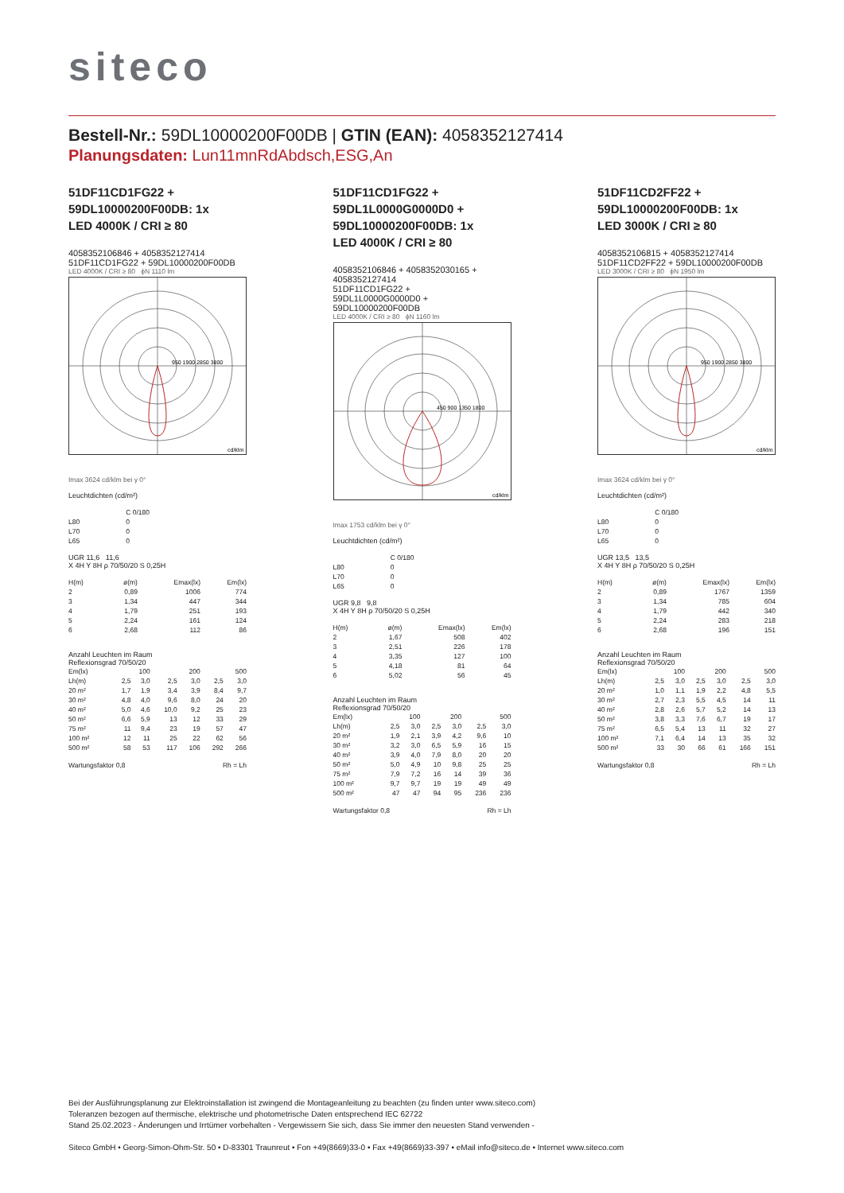siteco
Bestell-Nr.: 59DL10000200F00DB | GTIN (EAN): 4058352127414
Planungsdaten: Lun11mnRdAbdsch,ESG,An
51DF11CD1FG22 +
59DL10000200F00DB: 1x
LED 4000K / CRI ≥ 80
4058352106846 + 4058352127414
51DF11CD1FG22 + 59DL10000200F00DB
LED 4000K / CRI ≥ 80 ϕN 1110 lm
950 1900 2850 3800
cd/klm
Imax 3624 cd/klm bei γ 0°
Leuchtdichten (cd/m²)
| | C 0/180 |
| --- | --- |
| L80 | 0 |
| L70 | 0 |
| L65 | 0 |
UGR 11,6 11,6
X 4H Y 8H ρ 70/50/20 S 0,25H
| H(m) | ø(m) | Emax(lx) | Em(lx) |
| --- | --- | --- | --- |
| 2 | 0,89 | 1006 | 774 |
| 3 | 1,34 | 447 | 344 |
| 4 | 1,79 | 251 | 193 |
| 5 | 2,24 | 161 | 124 |
| 6 | 2,68 | 112 | 86 |
Anzahl Leuchten im Raum
Reflexionsgrad 70/50/20
| Em(lx) | 100 | | 200 | | 500 | |
| Lh(m) | 2,5 | 3,0 | 2,5 | 3,0 | 2,5 | 3,0 |
| 20 m² | 1,7 | 1,9 | 3,4 | 3,9 | 8,4 | 9,7 |
| 30 m² | 4,8 | 4,0 | 9,6 | 8,0 | 24 | 20 |
| 40 m² | 5,0 | 4,6 | 10,0 | 9,2 | 25 | 23 |
| 50 m² | 6,6 | 5,9 | 13 | 12 | 33 | 29 |
| 75 m² | 11 | 9,4 | 23 | 19 | 57 | 47 |
| 100 m² | 12 | 11 | 25 | 22 | 62 | 56 |
| 500 m² | 58 | 53 | 117 | 106 | 292 | 266 |
| Wartungsfaktor 0,8 | Rh = Lh |
51DF11CD1FG22 +
59DL1L0000G0000D0 +
59DL10000200F00DB: 1x
LED 4000K / CRI ≥ 80
4058352106846 + 4058352030165 + 4058352127414
51DF11CD1FG22 +
59DL1L0000G0000D0 +
59DL10000200F00DB
LED 4000K / CRI ≥ 80 ϕN 1160 lm
450 900 1350 1800
cd/klm
Imax 1753 cd/klm bei γ 0°
Leuchtdichten (cd/m²)
| | C 0/180 |
| --- | --- |
| L80 | 0 |
| L70 | 0 |
| L65 | 0 |
UGR 9,8 9,8
X 4H Y 8H ρ 70/50/20 S 0,25H
| H(m) | ø(m) | Emax(lx) | Em(lx) |
| --- | --- | --- | --- |
| 2 | 1,67 | 508 | 402 |
| 3 | 2,51 | 226 | 178 |
| 4 | 3,35 | 127 | 100 |
| 5 | 4,18 | 81 | 64 |
| 6 | 5,02 | 56 | 45 |
Anzahl Leuchten im Raum
Reflexionsgrad 70/50/20
| Em(lx) | 100 | | 200 | | 500 | |
| Lh(m) | 2,5 | 3,0 | 2,5 | 3,0 | 2,5 | 3,0 |
| 20 m² | 1,9 | 2,1 | 3,9 | 4,2 | 9,6 | 10 |
| 30 m² | 3,2 | 3,0 | 6,5 | 5,9 | 16 | 15 |
| 40 m² | 3,9 | 4,0 | 7,9 | 8,0 | 20 | 20 |
| 50 m² | 5,0 | 4,9 | 10 | 9,8 | 25 | 25 |
| 75 m² | 7,9 | 7,2 | 16 | 14 | 39 | 36 |
| 100 m² | 9,7 | 9,7 | 19 | 19 | 49 | 49 |
| 500 m² | 47 | 47 | 94 | 95 | 236 | 236 |
| Wartungsfaktor 0,8 | Rh = Lh |
51DF11CD2FF22 +
59DL10000200F00DB: 1x
LED 3000K / CRI ≥ 80
4058352106815 + 4058352127414
51DF11CD2FF22 + 59DL10000200F00DB
LED 3000K / CRI ≥ 80 ϕN 1950 lm
950 1900 2850 3800
cd/klm
Imax 3624 cd/klm bei γ 0°
Leuchtdichten (cd/m²)
| | C 0/180 |
| --- | --- |
| L80 | 0 |
| L70 | 0 |
| L65 | 0 |
UGR 13,5 13,5
X 4H Y 8H ρ 70/50/20 S 0,25H
| H(m) | ø(m) | Emax(lx) | Em(lx) |
| --- | --- | --- | --- |
| 2 | 0,89 | 1767 | 1359 |
| 3 | 1,34 | 785 | 604 |
| 4 | 1,79 | 442 | 340 |
| 5 | 2,24 | 283 | 218 |
| 6 | 2,68 | 196 | 151 |
Anzahl Leuchten im Raum
Reflexionsgrad 70/50/20
| Em(lx) | 100 | | 200 | | 500 | |
| Lh(m) | 2,5 | 3,0 | 2,5 | 3,0 | 2,5 | 3,0 |
| 20 m² | 1,0 | 1,1 | 1,9 | 2,2 | 4,8 | 5,5 |
| 30 m² | 2,7 | 2,3 | 5,5 | 4,5 | 14 | 11 |
| 40 m² | 2,8 | 2,6 | 5,7 | 5,2 | 14 | 13 |
| 50 m² | 3,8 | 3,3 | 7,6 | 6,7 | 19 | 17 |
| 75 m² | 6,5 | 5,4 | 13 | 11 | 32 | 27 |
| 100 m² | 7,1 | 6,4 | 14 | 13 | 35 | 32 |
| 500 m² | 33 | 30 | 66 | 61 | 166 | 151 |
| Wartungsfaktor 0,8 | Rh = Lh |
Bei der Ausführungsplanung zur Elektroinstallation ist zwingend die Montageanleitung zu beachten (zu finden unter www.siteco.com)
Toleranzen bezogen auf thermische, elektrische und photometrische Daten entsprechend IEC 62722
Stand 25.02.2023 - Änderungen und Irrtümer vorbehalten - Vergewissern Sie sich, dass Sie immer den neuesten Stand verwenden -
Siteco GmbH • Georg-Simon-Ohm-Str. 50 • D-83301 Traunreut • Fon +49(8669)33-0 • Fax +49(8669)33-397 • eMail info@siteco.de • Internet www.siteco.com